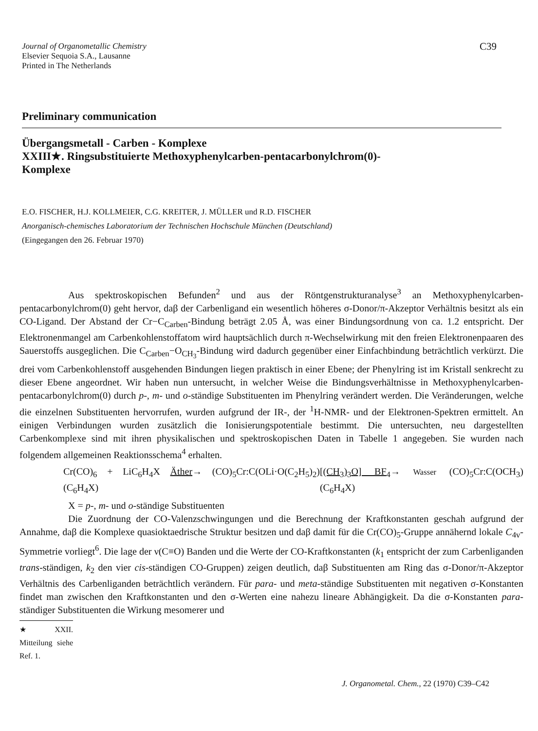C39 Journal of Organometallic Chemistry
Elsevier Sequoia S.A., Lausanne
Printed in The Netherlands
Preliminary communication
Übergangsmetall - Carben - Komplexe
XXIII★. Ringsubstituierte Methoxyphenylcarben-pentacarbonylchrom(0)-
Komplexe
E.O. FISCHER, H.J. KOLLMEIER, C.G. KREITER, J. MÜLLER und R.D. FISCHER
Anorganisch-chemisches Laboratorium der Technischen Hochschule München (Deutschland)
(Eingegangen den 26. Februar 1970)
Aus spektroskopischen Befunden<sup>2</sup> und aus der Röntgenstrukturanalyse<sup>3</sup> an Methoxyphenylcarben-pentacarbonylchrom(0) geht hervor, daβ der Carbenligand ein wesentlich höheres σ-Donor/π-Akzeptor Verhältnis besitzt als ein CO-Ligand. Der Abstand der Cr−C<sub>Carben</sub>-Bindung beträgt 2.05 Å, was einer Bindungsordnung von ca. 1.2 entspricht. Der Elektronenmangel am Carbenkohlenstoffatom wird hauptsächlich durch π-Wechselwirkung mit den freien Elektronenpaaren des Sauerstoffs ausgeglichen. Die C<sub>Carben</sub>−O<sub>CH<sub>3</sub></sub>-Bindung wird dadurch gegenüber einer Einfachbindung beträchtlich verkürzt. Die drei vom Carbenkohlenstoff ausgehenden Bindungen liegen praktisch in einer Ebene; der Phenylring ist im Kristall senkrecht zu dieser Ebene angeordnet. Wir haben nun untersucht, in welcher Weise die Bindungsverhältnisse in Methoxyphenylcarben-pentacarbonylchrom(0) durch p-, m- und o-ständige Substituenten im Phenylring verändert werden. Die Veränderungen, welche die einzelnen Substituenten hervorrufen, wurden aufgrund der IR-, der <sup>1</sup>H-NMR- und der Elektronen-Spektren ermittelt. An einigen Verbindungen wurden zusätzlich die Ionisierungspotentiale bestimmt. Die untersuchten, neu dargestellten Carbenkomplexe sind mit ihren physikalischen und spektroskopischen Daten in Tabelle 1 angegeben. Sie wurden nach folgendem allgemeinen Reaktionsschema<sup>4</sup> erhalten.
Cr(CO)<sub>6</sub> + LiC<sub>6</sub>H<sub>4</sub>X Äther→ (CO)<sub>5</sub>Cr:C(OLi·O(C<sub>2</sub>H<sub>5</sub>)<sub>2</sub>)(C<sub>6</sub>H<sub>4</sub>X) [(CH<sub>3</sub>)<sub>3</sub>O] BF<sub>4</sub>→ Wasser (CO)<sub>5</sub>Cr:C(OCH<sub>3</sub>)(C<sub>6</sub>H<sub>4</sub>X)
X = p-, m- und o-ständige Substituenten
Die Zuordnung der CO-Valenzschwingungen und die Berechnung der Kraftkonstanten geschah aufgrund der Annahme, daβ die Komplexe quasioktaedrische Struktur besitzen und daβ damit für die Cr(CO)<sub>5</sub>-Gruppe annähernd lokale C<sub>4v</sub>-Symmetrie vorliegt<sup>6</sup>. Die lage der ν(C≡O) Banden und die Werte der CO-Kraftkonstanten (k<sub>1</sub> entspricht der zum Carbenliganden trans-ständigen, k<sub>2</sub> den vier cis-ständigen CO-Gruppen) zeigen deutlich, daβ Substituenten am Ring das σ-Donor/π-Akzeptor Verhältnis des Carbenliganden beträchtlich verändern. Für para- und meta-ständige Substituenten mit negativen σ-Konstanten findet man zwischen den Kraftkonstanten und den σ-Werten eine nahezu lineare Abhängigkeit. Da die σ-Konstanten para-ständiger Substituenten die Wirkung mesomerer und
★XXII. Mitteilung siehe Ref. 1.
J. Organometal. Chem., 22 (1970) C39–C42